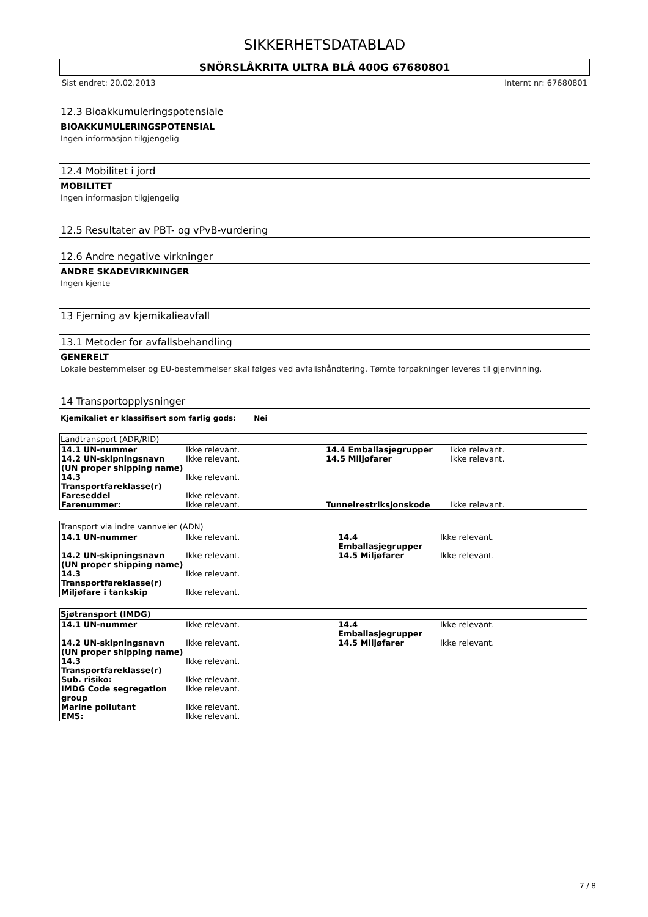SIKKERHETSDATABLAD
SNÖRSLÅKRITA ULTRA BLÅ 400G 67680801
Sist endret: 20.02.2013 Internt nr: 67680801
12.3 Bioakkumuleringspotensiale
BIOAKKUMULERINGSPOTENSIAL
Ingen informasjon tilgjengelig
12.4 Mobilitet i jord
MOBILITET
Ingen informasjon tilgjengelig
12.5 Resultater av PBT- og vPvB-vurdering
12.6 Andre negative virkninger
ANDRE SKADEVIRKNINGER
Ingen kjente
13 Fjerning av kjemikalieavfall
13.1 Metoder for avfallsbehandling
GENERELT
Lokale bestemmelser og EU-bestemmelser skal følges ved avfallshåndtering. Tømte forpakninger leveres til gjenvinning.
14 Transportopplysninger
Kjemikaliet er klassifisert som farlig gods: Nei
| Landtransport (ADR/RID) | | | |
| --- | --- | --- | --- |
| 14.1 UN-nummer | Ikke relevant. | 14.4 Emballasjegrupper | Ikke relevant. |
| 14.2 UN-skipningsnavn (UN proper shipping name) | Ikke relevant. | 14.5 Miljøfarer | Ikke relevant. |
| 14.3 Transportfareklasse(r) | Ikke relevant. | | |
| Fareseddel | Ikke relevant. | | |
| Farenummer: | Ikke relevant. | Tunnelrestriksjonskode | Ikke relevant. |
| Transport via indre vannveier (ADN) | | | |
| --- | --- | --- | --- |
| 14.1 UN-nummer | Ikke relevant. | 14.4 Emballasjegrupper | Ikke relevant. |
| 14.2 UN-skipningsnavn (UN proper shipping name) | Ikke relevant. | 14.5 Miljøfarer | Ikke relevant. |
| 14.3 Transportfareklasse(r) | Ikke relevant. | | |
| Miljøfare i tankskip | Ikke relevant. | | |
| Sjøtransport (IMDG) | | | |
| --- | --- | --- | --- |
| 14.1 UN-nummer | Ikke relevant. | 14.4 Emballasjegrupper | Ikke relevant. |
| 14.2 UN-skipningsnavn (UN proper shipping name) | Ikke relevant. | 14.5 Miljøfarer | Ikke relevant. |
| 14.3 Transportfareklasse(r) | Ikke relevant. | | |
| Sub. risiko: | Ikke relevant. | | |
| IMDG Code segregation group | Ikke relevant. | | |
| Marine pollutant | Ikke relevant. | | |
| EMS: | Ikke relevant. | | |
7 / 8